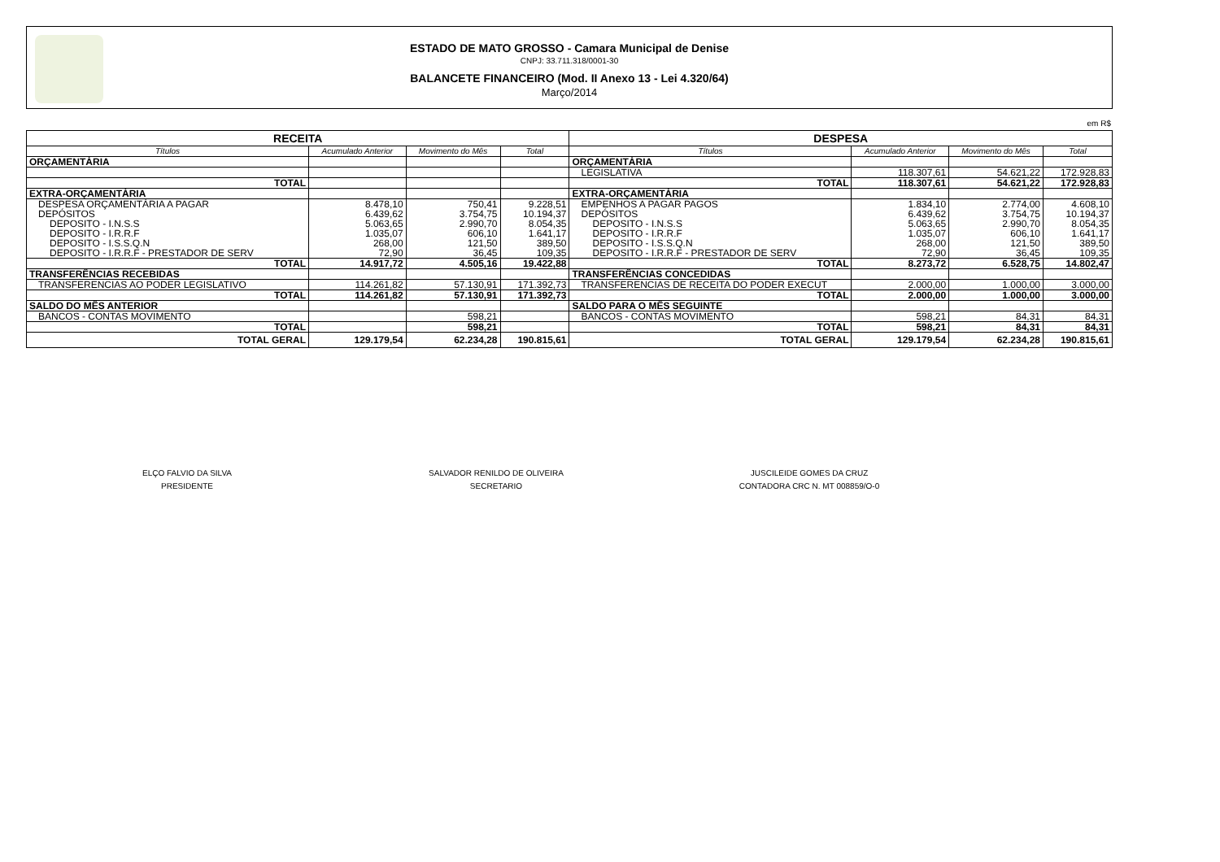ESTADO DE MATO GROSSO - Camara Municipal de Denise
CNPJ: 33.711.318/0001-30
BALANCETE FINANCEIRO (Mod. II Anexo 13 - Lei 4.320/64)
Março/2014
em R$
| RECEITA | | | | DESPESA | | | |
| Títulos | Acumulado Anterior | Movimento do Mês | Total | Títulos | Acumulado Anterior | Movimento do Mês | Total |
| ORÇAMENTÁRIA | | | | ORÇAMENTÁRIA | | | |
| | | | | LEGISLATIVA | 118.307,61 | 54.621,22 | 172.928,83 |
| TOTAL | | | | TOTAL | 118.307,61 | 54.621,22 | 172.928,83 |
| EXTRA-ORÇAMENTÁRIA | | | | EXTRA-ORÇAMENTÁRIA | | | |
| DESPESA ORÇAMENTÁRIA A PAGAR | 8.478,10 | 750,41 | 9.228,51 | EMPENHOS A PAGAR PAGOS | 1.834,10 | 2.774,00 | 4.608,10 |
| DEPÓSITOS | 6.439,62 | 3.754,75 | 10.194,37 | DEPÓSITOS | 6.439,62 | 3.754,75 | 10.194,37 |
| DEPOSITO - I.N.S.S | 5.063,65 | 2.990,70 | 8.054,35 | DEPOSITO - I.N.S.S | 5.063,65 | 2.990,70 | 8.054,35 |
| DEPOSITO - I.R.R.F | 1.035,07 | 606,10 | 1.641,17 | DEPOSITO - I.R.R.F | 1.035,07 | 606,10 | 1.641,17 |
| DEPOSITO - I.S.S.Q.N | 268,00 | 121,50 | 389,50 | DEPOSITO - I.S.S.Q.N | 268,00 | 121,50 | 389,50 |
| DEPOSITO - I.R.R.F - PRESTADOR DE SERV | 72,90 | 36,45 | 109,35 | DEPOSITO - I.R.R.F - PRESTADOR DE SERV | 72,90 | 36,45 | 109,35 |
| TOTAL | 14.917,72 | 4.505,16 | 19.422,88 | TOTAL | 8.273,72 | 6.528,75 | 14.802,47 |
| TRANSFERÊNCIAS RECEBIDAS | | | | TRANSFERÊNCIAS CONCEDIDAS | | | |
| TRANSFERENCIAS AO PODER LEGISLATIVO | 114.261,82 | 57.130,91 | 171.392,73 | TRANSFERENCIAS DE RECEITA DO PODER EXECUT | 2.000,00 | 1.000,00 | 3.000,00 |
| TOTAL | 114.261,82 | 57.130,91 | 171.392,73 | TOTAL | 2.000,00 | 1.000,00 | 3.000,00 |
| SALDO DO MÊS ANTERIOR | | | | SALDO PARA O MÊS SEGUINTE | | | |
| BANCOS - CONTAS MOVIMENTO | | 598,21 | | BANCOS - CONTAS MOVIMENTO | 598,21 | 84,31 | 84,31 |
| TOTAL | | 598,21 | | TOTAL | 598,21 | 84,31 | 84,31 |
| TOTAL GERAL | 129.179,54 | 62.234,28 | 190.815,61 | TOTAL GERAL | 129.179,54 | 62.234,28 | 190.815,61 |
ELÇO FALVIO DA SILVA
PRESIDENTE
SALVADOR RENILDO DE OLIVEIRA
SECRETARIO
JUSCILEIDE GOMES DA CRUZ
CONTADORA CRC N. MT 008859/O-0